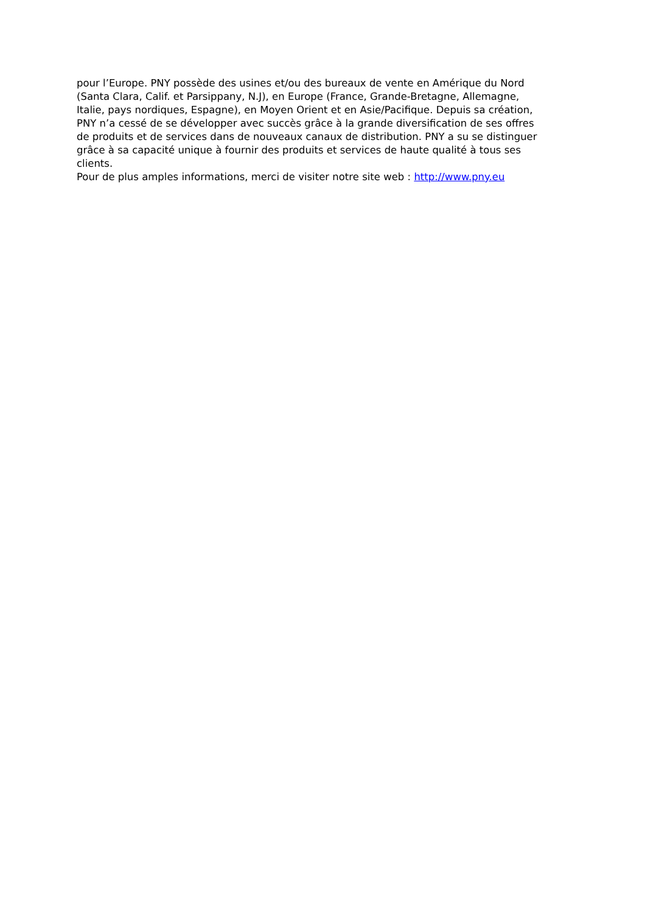pour l’Europe. PNY possède des usines et/ou des bureaux de vente en Amérique du Nord
(Santa Clara, Calif. et Parsippany, N.J), en Europe (France, Grande-Bretagne, Allemagne,
Italie, pays nordiques, Espagne), en Moyen Orient et en Asie/Pacifique. Depuis sa création,
PNY n’a cessé de se développer avec succès grâce à la grande diversification de ses offres
de produits et de services dans de nouveaux canaux de distribution. PNY a su se distinguer
grâce à sa capacité unique à fournir des produits et services de haute qualité à tous ses
clients.
Pour de plus amples informations, merci de visiter notre site web : http://www.pny.eu